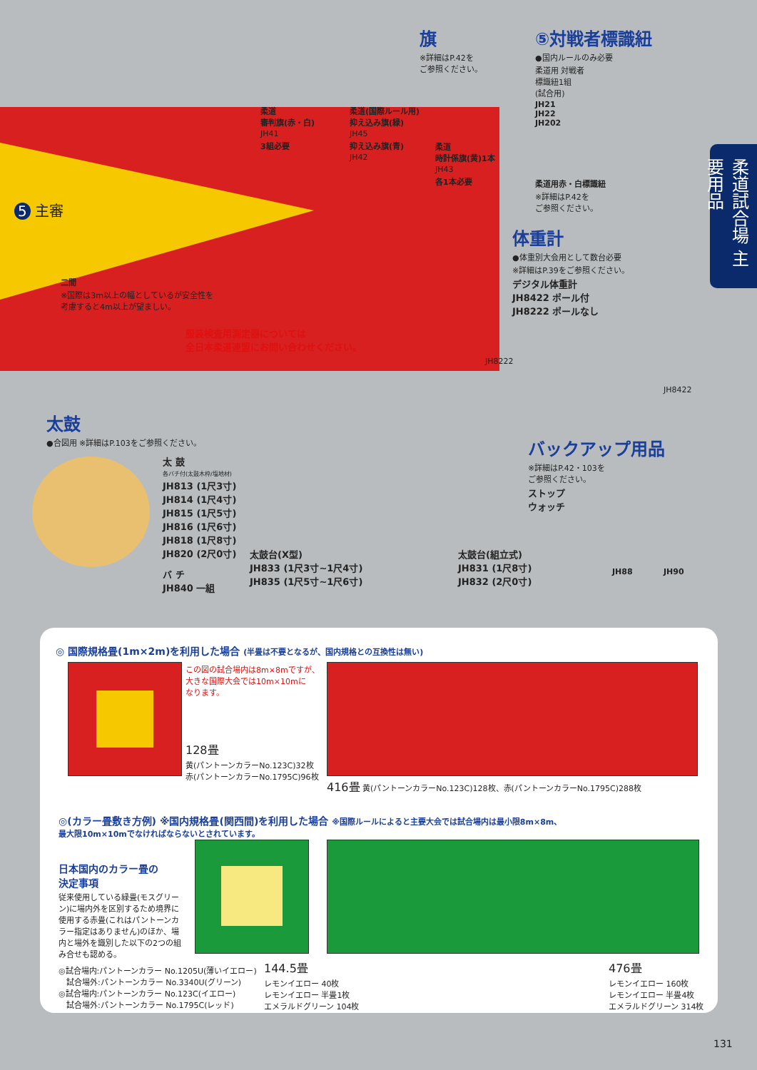柔道試合場 主要用品
柔道
審判旗(赤・白)
JH41
3組必要
柔道(国際ルール用)
抑え込み旗(緑)
JH45
抑え込み旗(青)
JH42
旗
※詳細はP.42を
ご参照ください。
柔道
時計係旗(黄)1本
JH43
各1本必要
⑤対戦者標識紐
●国内ルールのみ必要
柔道用 対戦者
標識紐1組
(試合用)
JH21
JH22
JH202
柔道用赤・白標識紐
※詳細はP.42を
ご参照ください。
5 主審
二間
※国際は3m以上の幅としているが安全性を
考慮すると4m以上が望ましい。
服装検査用測定器については
全日本柔道連盟にお問い合わせください。
体重計
●体重別大会用として数台必要
※詳細はP.39をご参照ください。
デジタル体重計
JH8422 ポール付
JH8222 ポールなし
JH8222
JH8422
太鼓
●合図用 ※詳細はP.103をご参照ください。
太 鼓
各バチ付(太鼓木枠/塩地材)
JH813 (1尺3寸)
JH814 (1尺4寸)
JH815 (1尺5寸)
JH816 (1尺6寸)
JH818 (1尺8寸)
JH820 (2尺0寸)
バ チ
JH840 一組
太鼓台(X型)
JH833 (1尺3寸~1尺4寸)
JH835 (1尺5寸~1尺6寸)
太鼓台(組立式)
JH831 (1尺8寸)
JH832 (2尺0寸)
バックアップ用品
※詳細はP.42・103を
ご参照ください。
ストップ
ウォッチ
JH88 JH90
◎ 国際規格畳(1m×2m)を利用した場合 (半畳は不要となるが、国内規格との互換性は無い)
この図の試合場内は8m×8mですが、
大きな国際大会では10m×10mに
なります。
128畳
黄(パントーンカラーNo.123C)32枚
赤(パントーンカラーNo.1795C)96枚
416畳 黄(パントーンカラーNo.123C)128枚、赤(パントーンカラーNo.1795C)288枚
◎(カラー畳敷き方例) ※国内規格畳(関西間)を利用した場合 ※国際ルールによると主要大会では試合場内は最小限8m×8m、
最大限10m×10mでなければならないとされています。
日本国内のカラー畳の
決定事項
従来使用している緑畳(モスグリーン)に場内外を区別するため境界に使用する赤畳(これはパントーンカラー指定はありません)のほか、場内と場外を識別した以下の2つの組み合せも認める。
◎試合場内:パントーンカラー No.1205U(薄いイエロー)
　試合場外:パントーンカラー No.3340U(グリーン)
◎試合場内:パントーンカラー No.123C(イエロー)
　試合場外:パントーンカラー No.1795C(レッド)
144.5畳
レモンイエロー 40枚
レモンイエロー 半畳1枚
エメラルドグリーン 104枚
476畳
レモンイエロー 160枚
レモンイエロー 半畳4枚
エメラルドグリーン 314枚
131